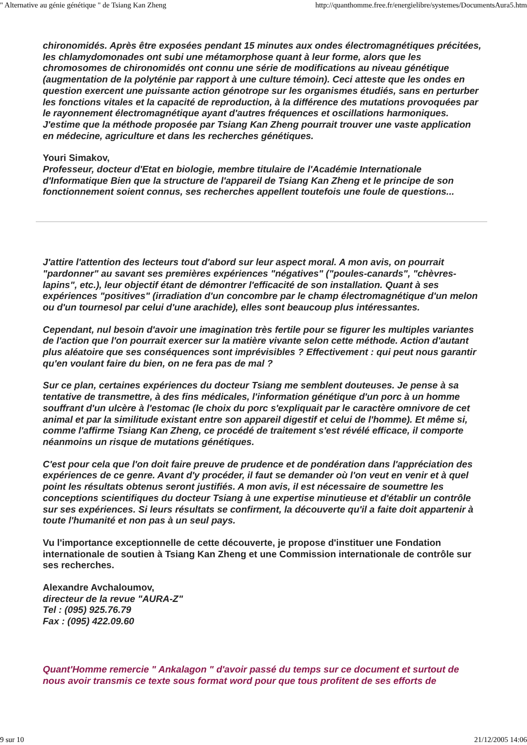" Alternative au génie génétique " de Tsiang Kan Zheng http://quanthomme.free.fr/energielibre/systemes/DocumentsAura5.htm
chironomidés. Après être exposées pendant 15 minutes aux ondes électromagnétiques précitées, les chlamydomonades ont subi une métamorphose quant à leur forme, alors que les chromosomes de chironomidés ont connu une série de modifications au niveau génétique (augmentation de la polyténie par rapport à une culture témoin). Ceci atteste que les ondes en question exercent une puissante action génotrope sur les organismes étudiés, sans en perturber les fonctions vitales et la capacité de reproduction, à la différence des mutations provoquées par le rayonnement électromagnétique ayant d'autres fréquences et oscillations harmoniques. J'estime que la méthode proposée par Tsiang Kan Zheng pourrait trouver une vaste application en médecine, agriculture et dans les recherches génétiques.
Youri Simakov,
Professeur, docteur d'Etat en biologie, membre titulaire de l'Académie Internationale d'Informatique Bien que la structure de l'appareil de Tsiang Kan Zheng et le principe de son fonctionnement soient connus, ses recherches appellent toutefois une foule de questions...
J'attire l'attention des lecteurs tout d'abord sur leur aspect moral. A mon avis, on pourrait "pardonner" au savant ses premières expériences "négatives" ("poules-canards", "chèvres-lapins", etc.), leur objectif étant de démontrer l'efficacité de son installation. Quant à ses expériences "positives" (irradiation d'un concombre par le champ électromagnétique d'un melon ou d'un tournesol par celui d'une arachide), elles sont beaucoup plus intéressantes.
Cependant, nul besoin d'avoir une imagination très fertile pour se figurer les multiples variantes de l'action que l'on pourrait exercer sur la matière vivante selon cette méthode. Action d'autant plus aléatoire que ses conséquences sont imprévisibles ? Effectivement : qui peut nous garantir qu'en voulant faire du bien, on ne fera pas de mal ?
Sur ce plan, certaines expériences du docteur Tsiang me semblent douteuses. Je pense à sa tentative de transmettre, à des fins médicales, l'information génétique d'un porc à un homme souffrant d'un ulcère à l'estomac (le choix du porc s'expliquait par le caractère omnivore de cet animal et par la similitude existant entre son appareil digestif et celui de l'homme). Et même si, comme l'affirme Tsiang Kan Zheng, ce procédé de traitement s'est révélé efficace, il comporte néanmoins un risque de mutations génétiques.
C'est pour cela que l'on doit faire preuve de prudence et de pondération dans l'appréciation des expériences de ce genre. Avant d'y procéder, il faut se demander où l'on veut en venir et à quel point les résultats obtenus seront justifiés. A mon avis, il est nécessaire de soumettre les conceptions scientifiques du docteur Tsiang à une expertise minutieuse et d'établir un contrôle sur ses expériences. Si leurs résultats se confirment, la découverte qu'il a faite doit appartenir à toute l'humanité et non pas à un seul pays.
Vu l'importance exceptionnelle de cette découverte, je propose d'instituer une Fondation internationale de soutien à Tsiang Kan Zheng et une Commission internationale de contrôle sur ses recherches.
Alexandre Avchaloumov,
directeur de la revue "AURA-Z"
Tel : (095) 925.76.79
Fax : (095) 422.09.60
Quant'Homme remercie " Ankalagon " d'avoir passé du temps sur ce document et surtout de nous avoir transmis ce texte sous format word pour que tous profitent de ses efforts de
9 sur 10 21/12/2005 14:06